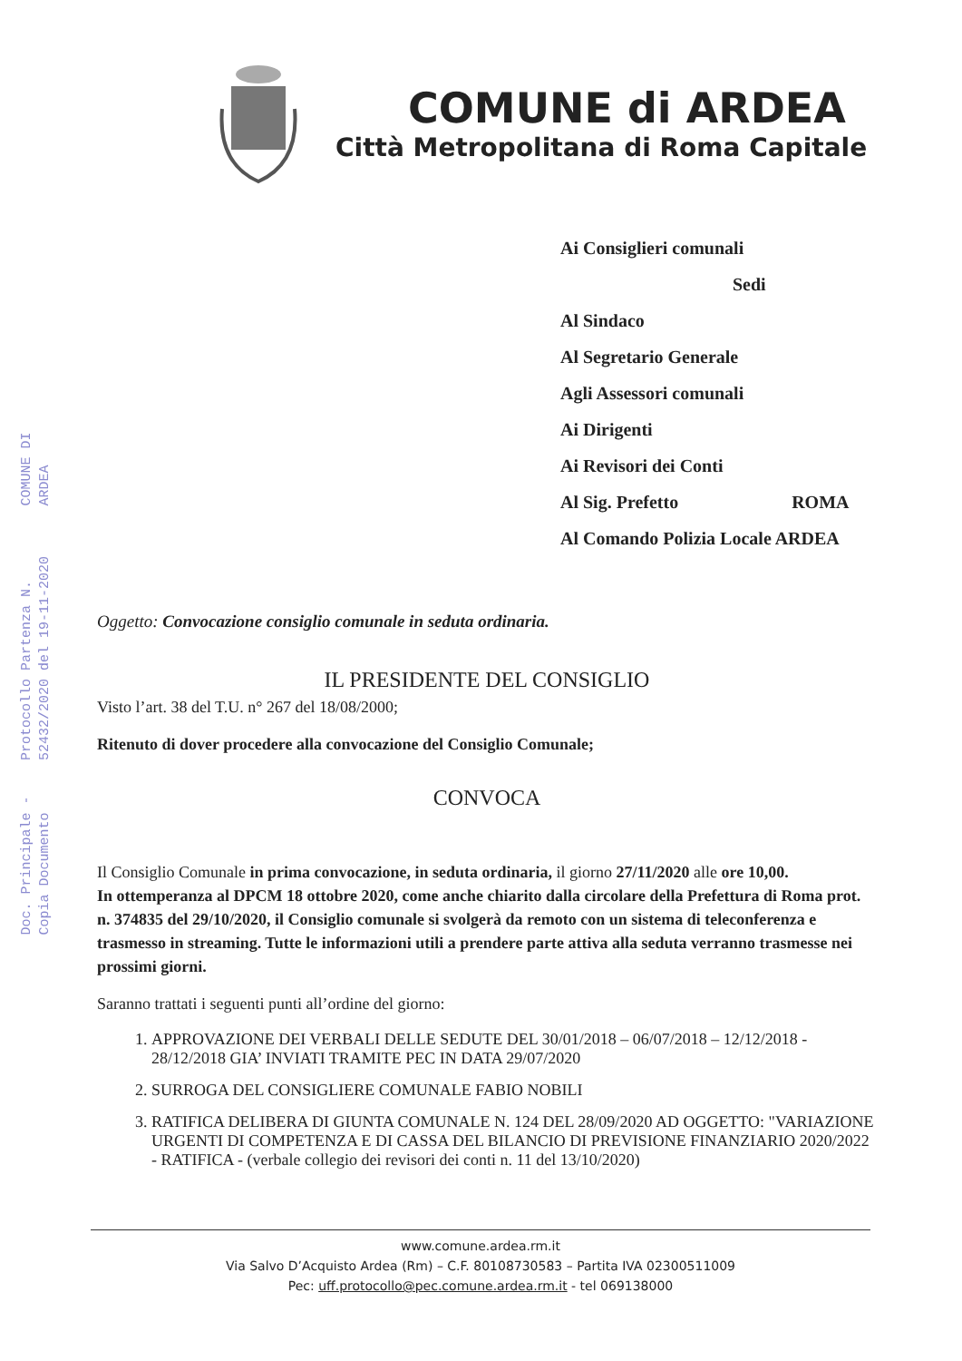COMUNE DI ARDEA
Protocollo Partenza N. 52432/2020 del 19-11-2020
Doc. Principale - Copia Documento
COMUNE di ARDEA
Città Metropolitana di Roma Capitale
Ai Consiglieri comunali
Sedi
Al Sindaco
Al Segretario Generale
Agli Assessori comunali
Ai Dirigenti
Ai Revisori dei Conti
Al Sig. Prefetto ROMA
Al Comando Polizia Locale ARDEA
Oggetto: Convocazione consiglio comunale in seduta ordinaria.
IL PRESIDENTE DEL CONSIGLIO
Visto l’art. 38 del T.U. n° 267 del 18/08/2000;
Ritenuto di dover procedere alla convocazione del Consiglio Comunale;
CONVOCA
Il Consiglio Comunale in prima convocazione, in seduta ordinaria, il giorno 27/11/2020 alle ore 10,00.
In ottemperanza al DPCM 18 ottobre 2020, come anche chiarito dalla circolare della Prefettura di Roma prot. n. 374835 del 29/10/2020, il Consiglio comunale si svolgerà da remoto con un sistema di teleconferenza e trasmesso in streaming. Tutte le informazioni utili a prendere parte attiva alla seduta verranno trasmesse nei prossimi giorni.
Saranno trattati i seguenti punti all’ordine del giorno:
1. APPROVAZIONE DEI VERBALI DELLE SEDUTE DEL 30/01/2018 – 06/07/2018 – 12/12/2018 - 28/12/2018 GIA’ INVIATI TRAMITE PEC IN DATA 29/07/2020
2. SURROGA DEL CONSIGLIERE COMUNALE FABIO NOBILI
3. RATIFICA DELIBERA DI GIUNTA COMUNALE N. 124 DEL 28/09/2020 AD OGGETTO: "VARIAZIONE URGENTI DI COMPETENZA E DI CASSA DEL BILANCIO DI PREVISIONE FINANZIARIO 2020/2022 - RATIFICA - (verbale collegio dei revisori dei conti n. 11 del 13/10/2020)
www.comune.ardea.rm.it
Via Salvo D’Acquisto Ardea (Rm) – C.F. 80108730583 – Partita IVA 02300511009
Pec: uff.protocollo@pec.comune.ardea.rm.it - tel 069138000